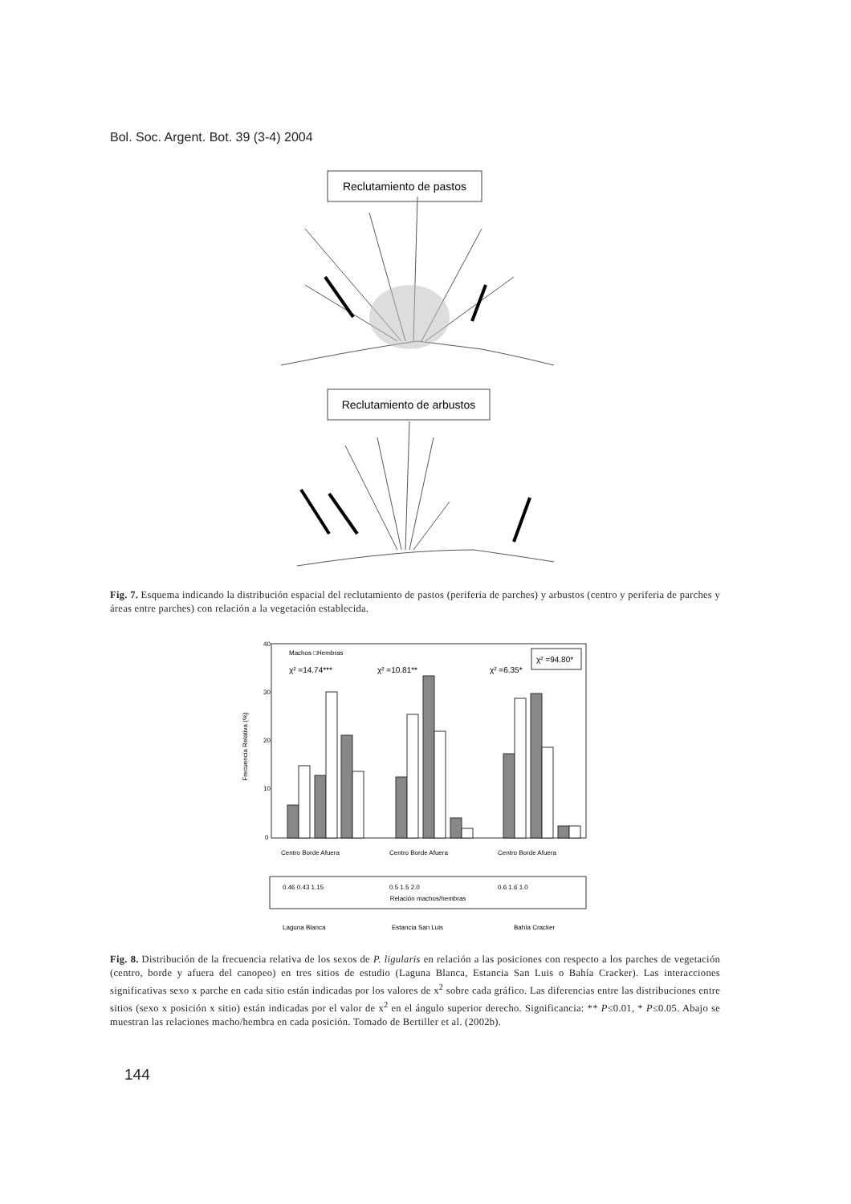Bol. Soc. Argent. Bot. 39 (3-4) 2004
Reclutamiento de pastos
Reclutamiento de arbustos
Fig. 7. Esquema indicando la distribución espacial del reclutamiento de pastos (periferia de parches) y arbustos (centro y periferia de parches y áreas entre parches) con relación a la vegetación establecida.
Frecuencia Relativa (%)
40
30
20
10
0
Machos □Hembras
χ² =14.74***
χ² =10.81**
χ² =6.35*
χ² =94.80*
Centro Borde Afuera
Centro Borde Afuera
Centro Borde Afuera
0.46 0.43 1.15
0.5 1.5 2.0
0.6 1.6 1.0
Relación machos/hembras
Laguna Blanca
Estancia San Luis
Bahía Cracker
Fig. 8. Distribución de la frecuencia relativa de los sexos de P. ligularis en relación a las posiciones con respecto a los parches de vegetación (centro, borde y afuera del canopeo) en tres sitios de estudio (Laguna Blanca, Estancia San Luis o Bahía Cracker). Las interacciones significativas sexo x parche en cada sitio están indicadas por los valores de x<sup>2</sup> sobre cada gráfico. Las diferencias entre las distribuciones entre sitios (sexo x posición x sitio) están indicadas por el valor de x<sup>2</sup> en el ángulo superior derecho. Significancia: ** P≤0.01, * P≤0.05. Abajo se muestran las relaciones macho/hembra en cada posición. Tomado de Bertiller et al. (2002b).
144